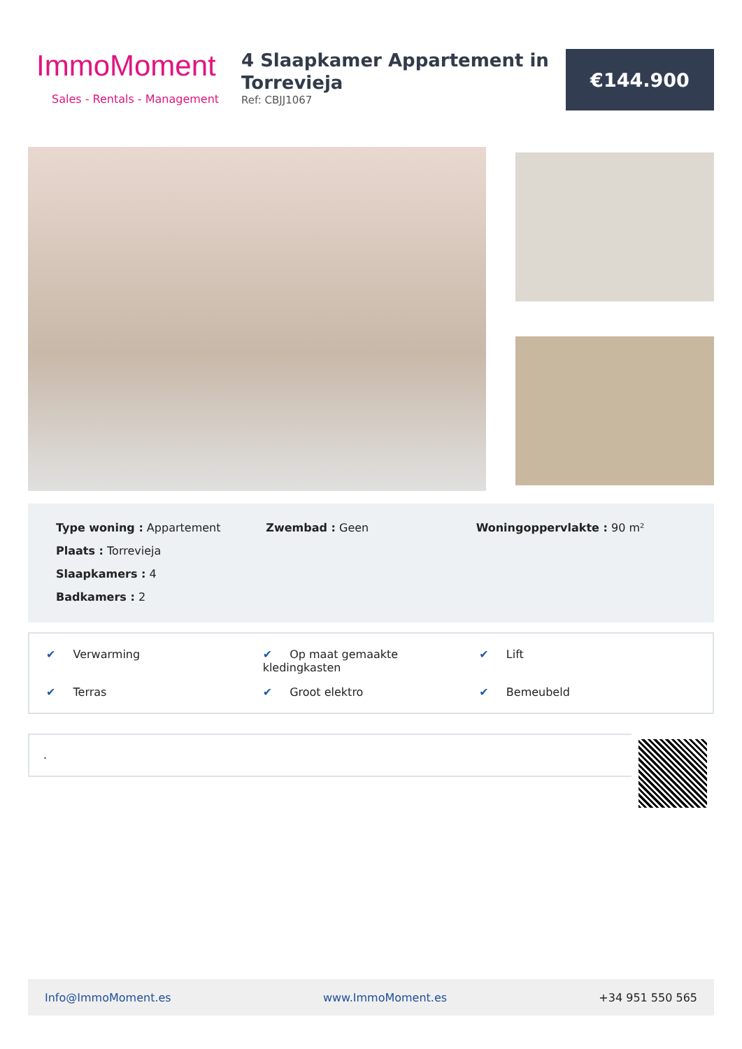ImmoMoment
Sales - Rentals - Management
4 Slaapkamer Appartement in Torrevieja
Ref: CBJJ1067
€144.900
Type woning : Appartement
Plaats : Torrevieja
Slaapkamers : 4
Badkamers : 2
Zwembad : Geen Woningoppervlakte : 90 m²
✔ Verwarming
✔ Op maat gemaakte kledingkasten
✔ Lift
✔ Terras
✔ Groot elektro
✔ Bemeubeld
.
Info@ImmoMoment.es www.ImmoMoment.es +34 951 550 565